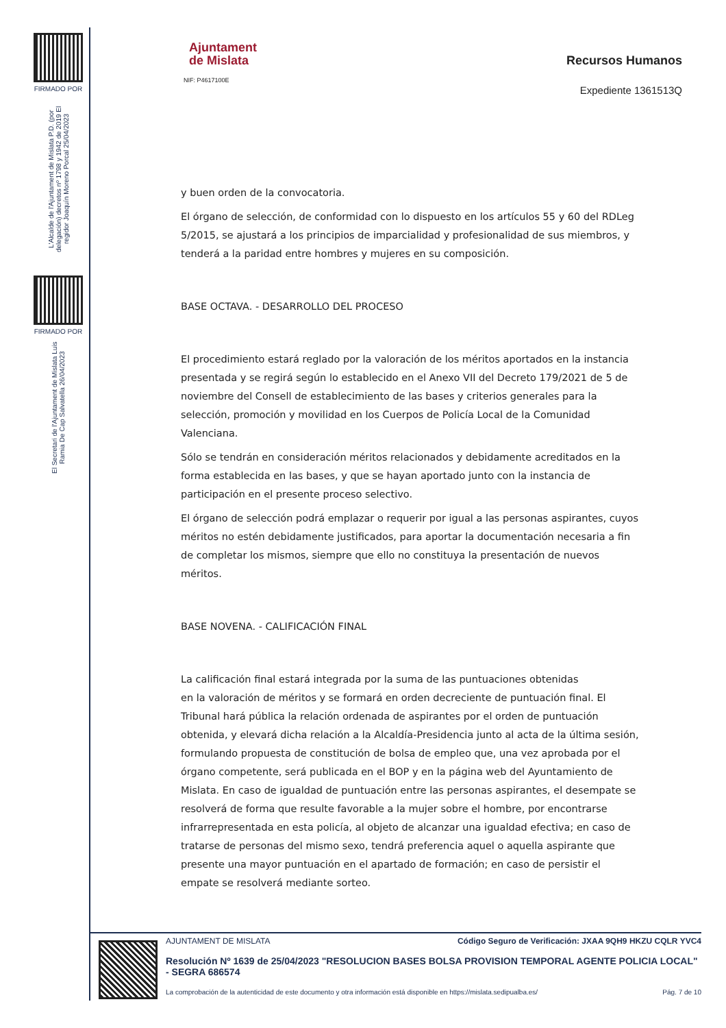FIRMADO POR
L'Alcalde de l'Ajuntament de Mislata P.D. (por delegación) decretos nº 1798 y 1942 de 2019 El regidor Joaquín Moreno Porcal 25/04/2023
FIRMADO POR
El Secretari de l'Ajuntament de Mislata Luis Ramia De Cap Salvatella 26/04/2023
Ajuntament
de Mislata
NIF: P4617100E
Recursos Humanos
Expediente 1361513Q
y buen orden de la convocatoria.
El órgano de selección, de conformidad con lo dispuesto en los artículos 55 y 60 del RDLeg 5/2015, se ajustará a los principios de imparcialidad y profesionalidad de sus miembros, y tenderá a la paridad entre hombres y mujeres en su composición.
BASE OCTAVA. - DESARROLLO DEL PROCESO
El procedimiento estará reglado por la valoración de los méritos aportados en la instancia presentada y se regirá según lo establecido en el Anexo VII del Decreto 179/2021 de 5 de noviembre del Consell de establecimiento de las bases y criterios generales para la selección, promoción y movilidad en los Cuerpos de Policía Local de la Comunidad Valenciana.
Sólo se tendrán en consideración méritos relacionados y debidamente acreditados en la forma establecida en las bases, y que se hayan aportado junto con la instancia de participación en el presente proceso selectivo.
El órgano de selección podrá emplazar o requerir por igual a las personas aspirantes, cuyos méritos no estén debidamente justificados, para aportar la documentación necesaria a fin de completar los mismos, siempre que ello no constituya la presentación de nuevos méritos.
BASE NOVENA. - CALIFICACIÓN FINAL
La calificación final estará integrada por la suma de las puntuaciones obtenidas
en la valoración de méritos y se formará en orden decreciente de puntuación final. El Tribunal hará pública la relación ordenada de aspirantes por el orden de puntuación obtenida, y elevará dicha relación a la Alcaldía-Presidencia junto al acta de la última sesión, formulando propuesta de constitución de bolsa de empleo que, una vez aprobada por el órgano competente, será publicada en el BOP y en la página web del Ayuntamiento de Mislata. En caso de igualdad de puntuación entre las personas aspirantes, el desempate se resolverá de forma que resulte favorable a la mujer sobre el hombre, por encontrarse infrarrepresentada en esta policía, al objeto de alcanzar una igualdad efectiva; en caso de tratarse de personas del mismo sexo, tendrá preferencia aquel o aquella aspirante que presente una mayor puntuación en el apartado de formación; en caso de persistir el empate se resolverá mediante sorteo.
AJUNTAMENT DE MISLATA Código Seguro de Verificación: JXAA 9QH9 HKZU CQLR YVC4
Resolución Nº 1639 de 25/04/2023 "RESOLUCION BASES BOLSA PROVISION TEMPORAL AGENTE POLICIA LOCAL" - SEGRA 686574
La comprobación de la autenticidad de este documento y otra información está disponible en https://mislata.sedipualba.es/ Pág. 7 de 10